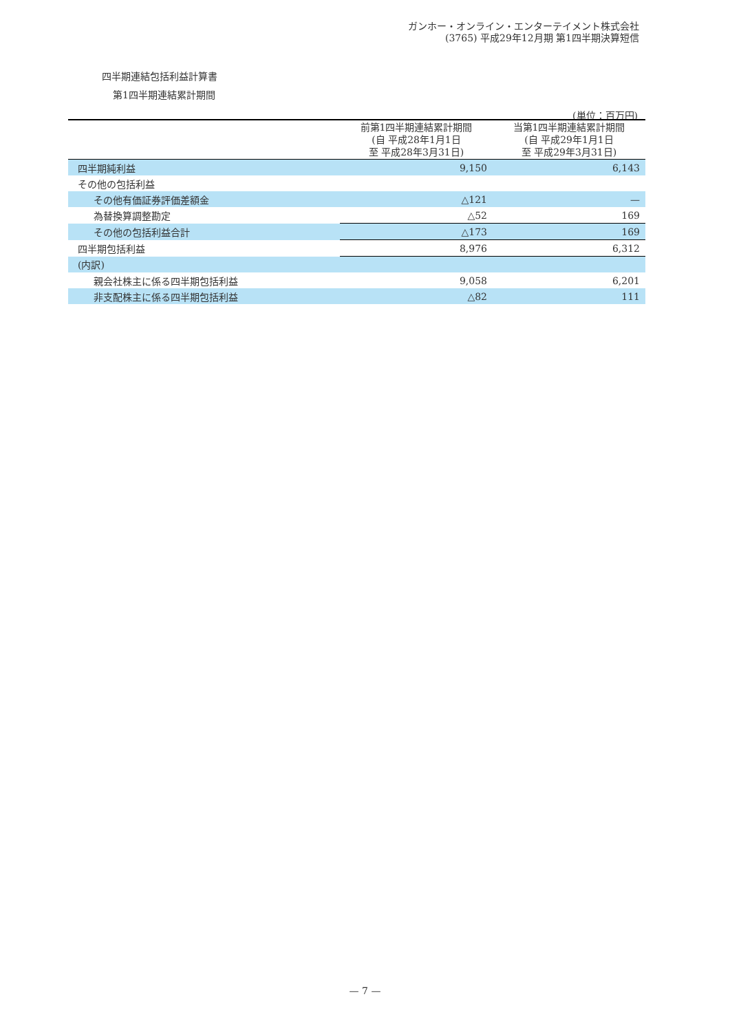ガンホー・オンライン・エンターテイメント株式会社
(3765) 平成29年12月期 第1四半期決算短信
四半期連結包括利益計算書
第1四半期連結累計期間
(単位：百万円)
| | 前第1四半期連結累計期間 (自 平成28年1月1日 至 平成28年3月31日) | 当第1四半期連結累計期間 (自 平成29年1月1日 至 平成29年3月31日) |
| --- | --- | --- |
| 四半期純利益 | 9,150 | 6,143 |
| その他の包括利益 | | |
| その他有価証券評価差額金 | △121 | — |
| 為替換算調整勘定 | △52 | 169 |
| その他の包括利益合計 | △173 | 169 |
| 四半期包括利益 | 8,976 | 6,312 |
| (内訳) | | |
| 親会社株主に係る四半期包括利益 | 9,058 | 6,201 |
| 非支配株主に係る四半期包括利益 | △82 | 111 |
— 7 —